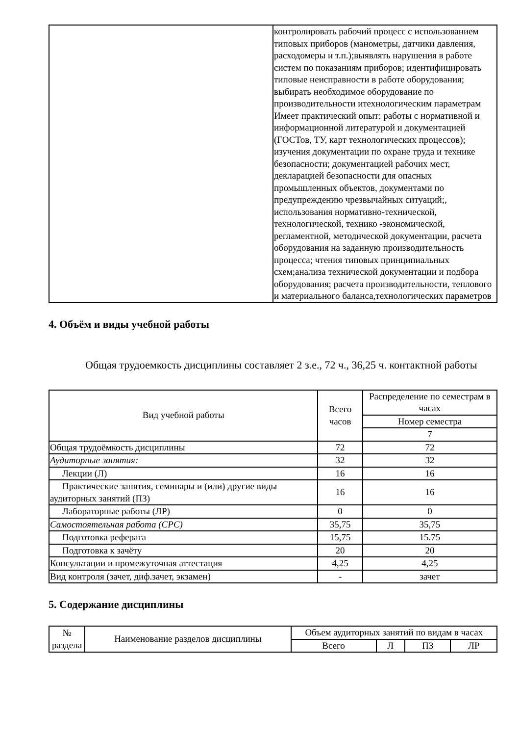| | контролировать рабочий процесс с использованием типовых приборов (манометры, датчики давления, расходомеры и т.п.);выявлять нарушения в работе систем по показаниям приборов; идентифицировать типовые неисправности в работе оборудования; выбирать необходимое оборудование по производительности итехнологическим параметрам Имеет практический опыт: работы с нормативной и информационной литературой и документацией (ГОСТов, ТУ, карт технологических процессов); изучения документации по охране труда и технике безопасности; документацией рабочих мест, декларацией безопасности для опасных промышленных объектов, документами по предупреждению чрезвычайных ситуаций;, использования нормативно-технической, технологической, технико -экономической, регламентной, методической документации, расчета оборудования на заданную производительность процесса; чтения типовых принципиальных схем;анализа технической документации и подбора оборудования; расчета производительности, теплового и материального баланса,технологических параметров |
4. Объём и виды учебной работы
Общая трудоемкость дисциплины составляет 2 з.е., 72 ч., 36,25 ч. контактной работы
| Вид учебной работы | Всего часов | Распределение по семестрам в часах |
| --- | --- | --- |
| | | Номер семестра |
| | | 7 |
| Общая трудоёмкость дисциплины | 72 | 72 |
| Аудиторные занятия: | 32 | 32 |
| Лекции (Л) | 16 | 16 |
| Практические занятия, семинары и (или) другие виды аудиторных занятий (ПЗ) | 16 | 16 |
| Лабораторные работы (ЛР) | 0 | 0 |
| Самостоятельная работа (СРС) | 35,75 | 35,75 |
| Подготовка реферата | 15,75 | 15.75 |
| Подготовка к зачёту | 20 | 20 |
| Консультации и промежуточная аттестация | 4,25 | 4,25 |
| Вид контроля (зачет, диф.зачет, экзамен) | - | зачет |
5. Содержание дисциплины
| № раздела | Наименование разделов дисциплины | Объем аудиторных занятий по видам в часах | | | |
| --- | --- | --- | --- | --- | --- |
| | | Всего | Л | ПЗ | ЛР |